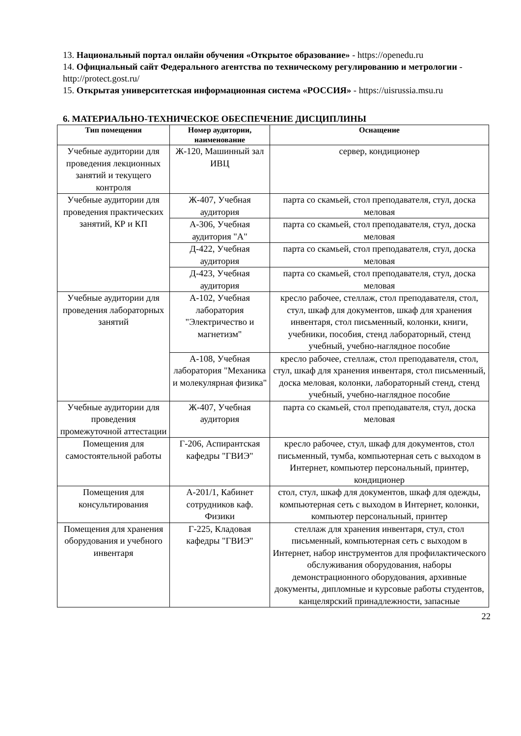13. Национальный портал онлайн обучения «Открытое образование» - https://openedu.ru
14. Официальный сайт Федерального агентства по техническому регулированию и метрологии - http://protect.gost.ru/
15. Открытая университетская информационная система «РОССИЯ» - https://uisrussia.msu.ru
6. МАТЕРИАЛЬНО-ТЕХНИЧЕСКОЕ ОБЕСПЕЧЕНИЕ ДИСЦИПЛИНЫ
| Тип помещения | Номер аудитории, наименование | Оснащение |
| --- | --- | --- |
| Учебные аудитории для проведения лекционных занятий и текущего контроля | Ж-120, Машинный зал ИВЦ | сервер, кондиционер |
| Учебные аудитории для проведения практических занятий, КР и КП | Ж-407, Учебная аудитория | парта со скамьей, стол преподавателя, стул, доска меловая |
| | А-306, Учебная аудитория "А" | парта со скамьей, стол преподавателя, стул, доска меловая |
| | Д-422, Учебная аудитория | парта со скамьей, стол преподавателя, стул, доска меловая |
| | Д-423, Учебная аудитория | парта со скамьей, стол преподавателя, стул, доска меловая |
| Учебные аудитории для проведения лабораторных занятий | А-102, Учебная лаборатория "Электричество и магнетизм" | кресло рабочее, стеллаж, стол преподавателя, стол, стул, шкаф для документов, шкаф для хранения инвентаря, стол письменный, колонки, книги, учебники, пособия, стенд лабораторный, стенд учебный, учебно-наглядное пособие |
| | А-108, Учебная лаборатория "Механика и молекулярная физика" | кресло рабочее, стеллаж, стол преподавателя, стол, стул, шкаф для хранения инвентаря, стол письменный, доска меловая, колонки, лабораторный стенд, стенд учебный, учебно-наглядное пособие |
| Учебные аудитории для проведения промежуточной аттестации | Ж-407, Учебная аудитория | парта со скамьей, стол преподавателя, стул, доска меловая |
| Помещения для самостоятельной работы | Г-206, Аспирантская кафедры "ГВИЭ" | кресло рабочее, стул, шкаф для документов, стол письменный, тумба, компьютерная сеть с выходом в Интернет, компьютер персональный, принтер, кондиционер |
| Помещения для консультирования | А-201/1, Кабинет сотрудников каф. Физики | стол, стул, шкаф для документов, шкаф для одежды, компьютерная сеть с выходом в Интернет, колонки, компьютер персональный, принтер |
| Помещения для хранения оборудования и учебного инвентаря | Г-225, Кладовая кафедры "ГВИЭ" | стеллаж для хранения инвентаря, стул, стол письменный, компьютерная сеть с выходом в Интернет, набор инструментов для профилактического обслуживания оборудования, наборы демонстрационного оборудования, архивные документы, дипломные и курсовые работы студентов, канцелярский принадлежности, запасные |
22